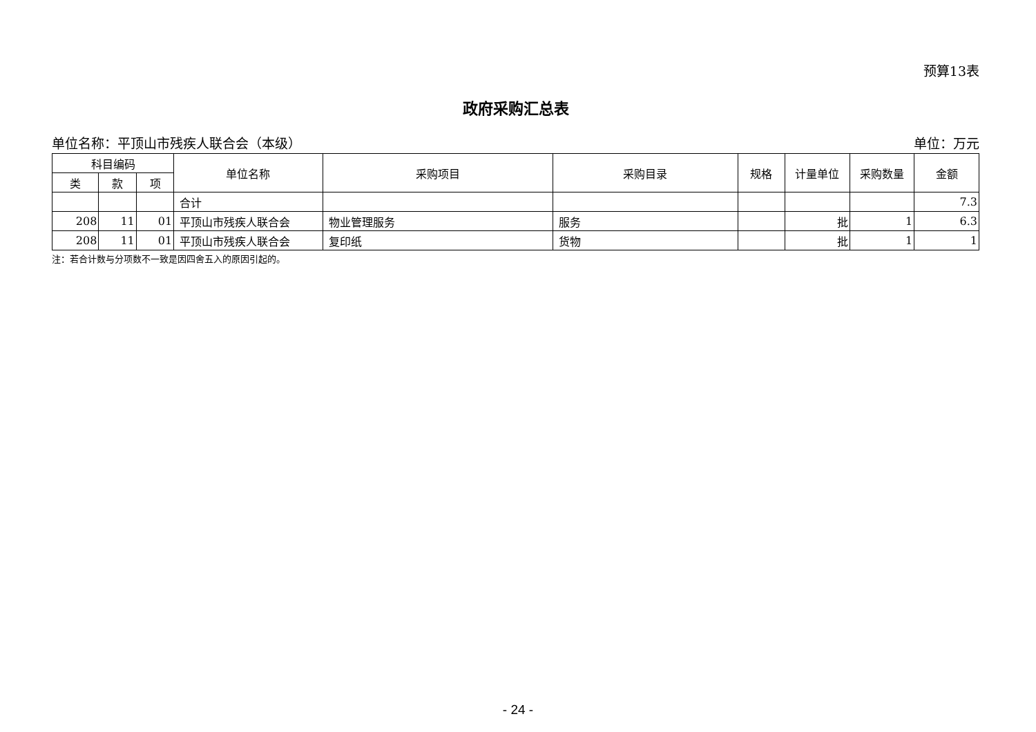预算13表
政府采购汇总表
单位名称：平顶山市残疾人联合会（本级） 单位：万元
| 科目编码 | | | 单位名称 | 采购项目 | 采购目录 | 规格 | 计量单位 | 采购数量 | 金额 |
| --- | --- | --- | --- | --- | --- | --- | --- | --- | --- |
| 类 | 款 | 项 | | | | | | | |
| | | | 合计 | | | | | | 7.3 |
| 208 | 11 | 01 | 平顶山市残疾人联合会 | 物业管理服务 | 服务 | | 批 | 1 | 6.3 |
| 208 | 11 | 01 | 平顶山市残疾人联合会 | 复印纸 | 货物 | | 批 | 1 | 1 |
注：若合计数与分项数不一致是因四舍五入的原因引起的。
- 24 -